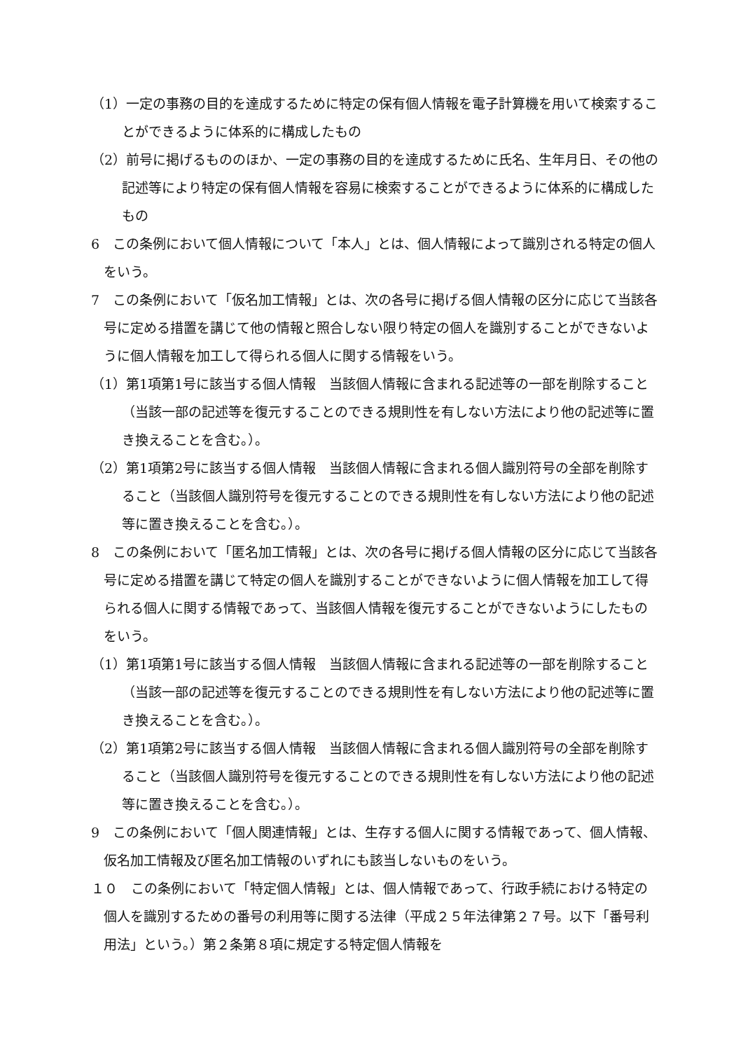（1）一定の事務の目的を達成するために特定の保有個人情報を電子計算機を用いて検索することができるように体系的に構成したもの
（2）前号に掲げるもののほか、一定の事務の目的を達成するために氏名、生年月日、その他の記述等により特定の保有個人情報を容易に検索することができるように体系的に構成したもの
6　この条例において個人情報について「本人」とは、個人情報によって識別される特定の個人をいう。
7　この条例において「仮名加工情報」とは、次の各号に掲げる個人情報の区分に応じて当該各号に定める措置を講じて他の情報と照合しない限り特定の個人を識別することができないように個人情報を加工して得られる個人に関する情報をいう。
（1）第1項第1号に該当する個人情報　当該個人情報に含まれる記述等の一部を削除すること（当該一部の記述等を復元することのできる規則性を有しない方法により他の記述等に置き換えることを含む。）。
（2）第1項第2号に該当する個人情報　当該個人情報に含まれる個人識別符号の全部を削除すること（当該個人識別符号を復元することのできる規則性を有しない方法により他の記述等に置き換えることを含む。）。
8　この条例において「匿名加工情報」とは、次の各号に掲げる個人情報の区分に応じて当該各号に定める措置を講じて特定の個人を識別することができないように個人情報を加工して得られる個人に関する情報であって、当該個人情報を復元することができないようにしたものをいう。
（1）第1項第1号に該当する個人情報　当該個人情報に含まれる記述等の一部を削除すること（当該一部の記述等を復元することのできる規則性を有しない方法により他の記述等に置き換えることを含む。）。
（2）第1項第2号に該当する個人情報　当該個人情報に含まれる個人識別符号の全部を削除すること（当該個人識別符号を復元することのできる規則性を有しない方法により他の記述等に置き換えることを含む。）。
9　この条例において「個人関連情報」とは、生存する個人に関する情報であって、個人情報、仮名加工情報及び匿名加工情報のいずれにも該当しないものをいう。
１０　この条例において「特定個人情報」とは、個人情報であって、行政手続における特定の個人を識別するための番号の利用等に関する法律（平成２５年法律第２７号。以下「番号利用法」という。）第２条第８項に規定する特定個人情報を